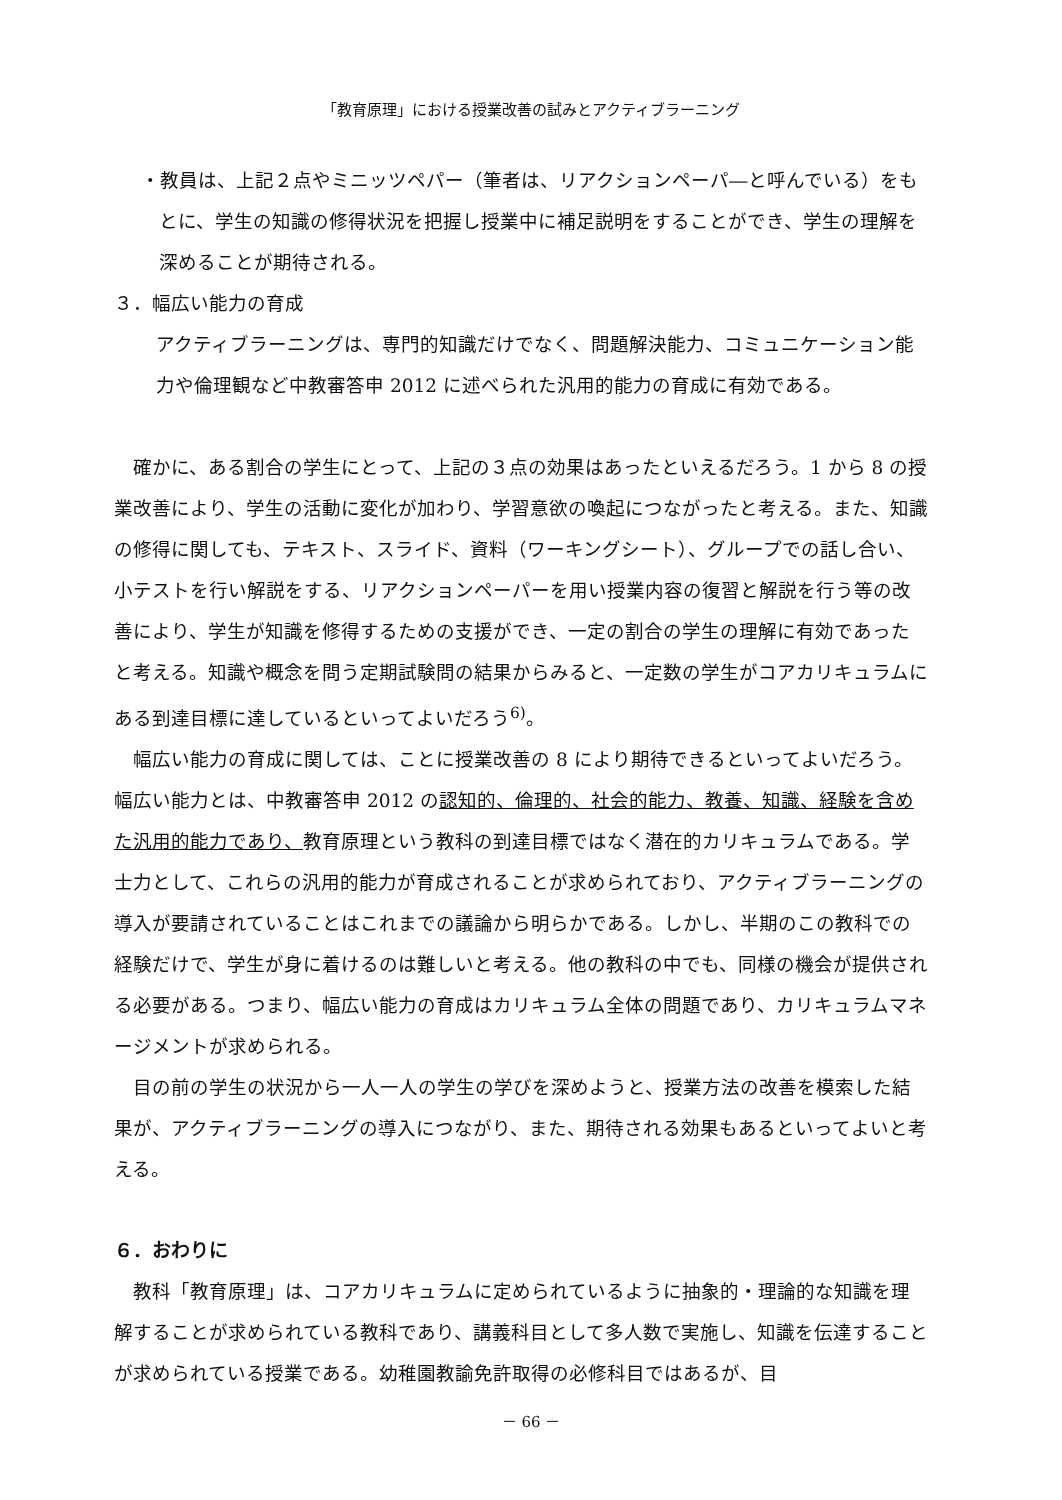「教育原理」における授業改善の試みとアクティブラーニング
・教員は、上記２点やミニッツペパー（筆者は、リアクションペーパ―と呼んでいる）をもとに、学生の知識の修得状況を把握し授業中に補足説明をすることができ、学生の理解を深めることが期待される。
３．幅広い能力の育成
アクティブラーニングは、専門的知識だけでなく、問題解決能力、コミュニケーション能力や倫理観など中教審答申 2012 に述べられた汎用的能力の育成に有効である。
確かに、ある割合の学生にとって、上記の３点の効果はあったといえるだろう。1 から 8 の授業改善により、学生の活動に変化が加わり、学習意欲の喚起につながったと考える。また、知識の修得に関しても、テキスト、スライド、資料（ワーキングシート）、グループでの話し合い、小テストを行い解説をする、リアクションペーパーを用い授業内容の復習と解説を行う等の改善により、学生が知識を修得するための支援ができ、一定の割合の学生の理解に有効であったと考える。知識や概念を問う定期試験問の結果からみると、一定数の学生がコアカリキュラムにある到達目標に達しているといってよいだろう<sup>6)</sup>。
幅広い能力の育成に関しては、ことに授業改善の 8 により期待できるといってよいだろう。幅広い能力とは、中教審答申 2012 の認知的、倫理的、社会的能力、教養、知識、経験を含めた汎用的能力であり、教育原理という教科の到達目標ではなく潜在的カリキュラムである。学士力として、これらの汎用的能力が育成されることが求められており、アクティブラーニングの導入が要請されていることはこれまでの議論から明らかである。しかし、半期のこの教科での経験だけで、学生が身に着けるのは難しいと考える。他の教科の中でも、同様の機会が提供される必要がある。つまり、幅広い能力の育成はカリキュラム全体の問題であり、カリキュラムマネージメントが求められる。
目の前の学生の状況から一人一人の学生の学びを深めようと、授業方法の改善を模索した結果が、アクティブラーニングの導入につながり、また、期待される効果もあるといってよいと考える。
６．おわりに
教科「教育原理」は、コアカリキュラムに定められているように抽象的・理論的な知識を理解することが求められている教科であり、講義科目として多人数で実施し、知識を伝達することが求められている授業である。幼稚園教諭免許取得の必修科目ではあるが、目
－ 66 －